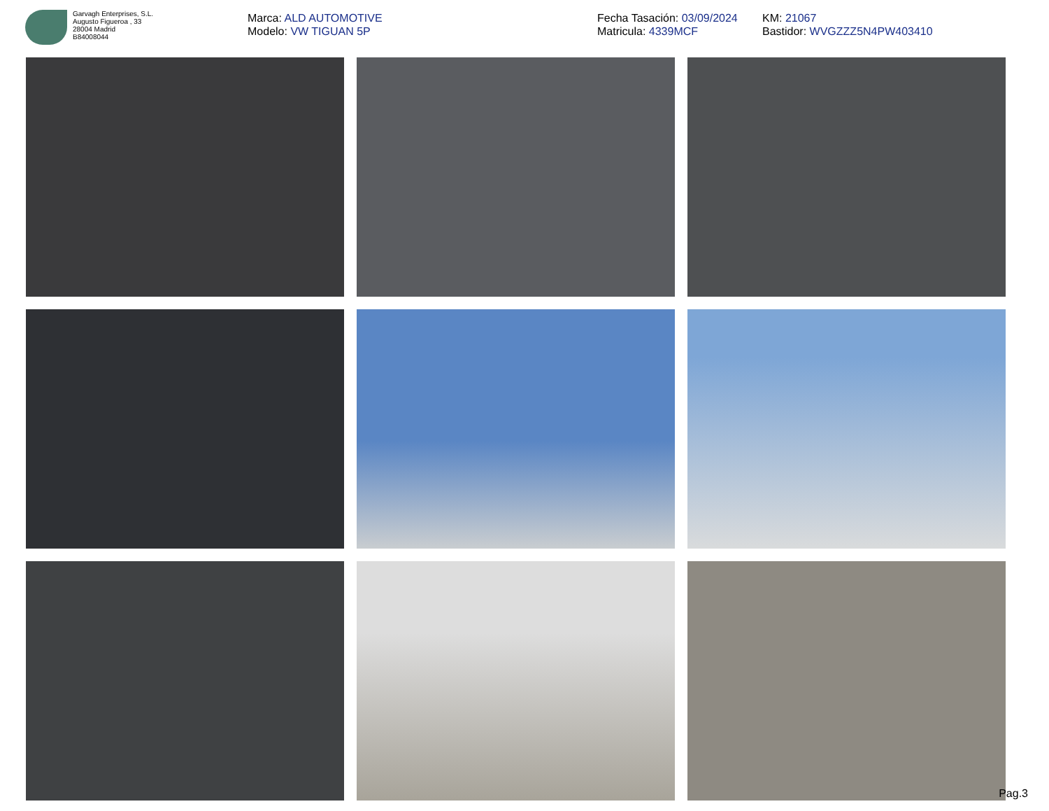Garvagh Enterprises, S.L.
Augusto Figueroa , 33
28004 Madrid
B84008044
Marca: ALD AUTOMOTIVE
Modelo: VW TIGUAN 5P
Fecha Tasación: 03/09/2024
Matricula: 4339MCF
KM: 21067
Bastidor: WVGZZZ5N4PW403410
Pag.3